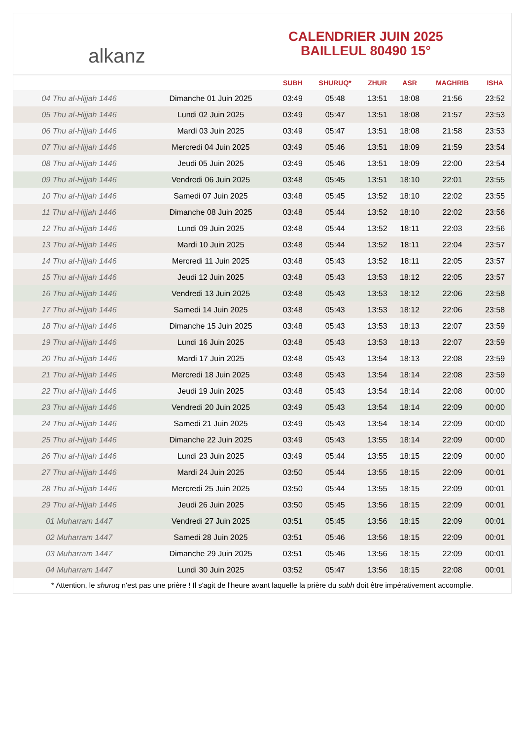alkanz
CALENDRIER JUIN 2025
BAILLEUL 80490 15°
| | | SUBH | SHURUQ* | ZHUR | ASR | MAGHRIB | ISHA |
| --- | --- | --- | --- | --- | --- | --- | --- |
| 04 Thu al-Hijjah 1446 | Dimanche 01 Juin 2025 | 03:49 | 05:48 | 13:51 | 18:08 | 21:56 | 23:52 |
| 05 Thu al-Hijjah 1446 | Lundi 02 Juin 2025 | 03:49 | 05:47 | 13:51 | 18:08 | 21:57 | 23:53 |
| 06 Thu al-Hijjah 1446 | Mardi 03 Juin 2025 | 03:49 | 05:47 | 13:51 | 18:08 | 21:58 | 23:53 |
| 07 Thu al-Hijjah 1446 | Mercredi 04 Juin 2025 | 03:49 | 05:46 | 13:51 | 18:09 | 21:59 | 23:54 |
| 08 Thu al-Hijjah 1446 | Jeudi 05 Juin 2025 | 03:49 | 05:46 | 13:51 | 18:09 | 22:00 | 23:54 |
| 09 Thu al-Hijjah 1446 | Vendredi 06 Juin 2025 | 03:48 | 05:45 | 13:51 | 18:10 | 22:01 | 23:55 |
| 10 Thu al-Hijjah 1446 | Samedi 07 Juin 2025 | 03:48 | 05:45 | 13:52 | 18:10 | 22:02 | 23:55 |
| 11 Thu al-Hijjah 1446 | Dimanche 08 Juin 2025 | 03:48 | 05:44 | 13:52 | 18:10 | 22:02 | 23:56 |
| 12 Thu al-Hijjah 1446 | Lundi 09 Juin 2025 | 03:48 | 05:44 | 13:52 | 18:11 | 22:03 | 23:56 |
| 13 Thu al-Hijjah 1446 | Mardi 10 Juin 2025 | 03:48 | 05:44 | 13:52 | 18:11 | 22:04 | 23:57 |
| 14 Thu al-Hijjah 1446 | Mercredi 11 Juin 2025 | 03:48 | 05:43 | 13:52 | 18:11 | 22:05 | 23:57 |
| 15 Thu al-Hijjah 1446 | Jeudi 12 Juin 2025 | 03:48 | 05:43 | 13:53 | 18:12 | 22:05 | 23:57 |
| 16 Thu al-Hijjah 1446 | Vendredi 13 Juin 2025 | 03:48 | 05:43 | 13:53 | 18:12 | 22:06 | 23:58 |
| 17 Thu al-Hijjah 1446 | Samedi 14 Juin 2025 | 03:48 | 05:43 | 13:53 | 18:12 | 22:06 | 23:58 |
| 18 Thu al-Hijjah 1446 | Dimanche 15 Juin 2025 | 03:48 | 05:43 | 13:53 | 18:13 | 22:07 | 23:59 |
| 19 Thu al-Hijjah 1446 | Lundi 16 Juin 2025 | 03:48 | 05:43 | 13:53 | 18:13 | 22:07 | 23:59 |
| 20 Thu al-Hijjah 1446 | Mardi 17 Juin 2025 | 03:48 | 05:43 | 13:54 | 18:13 | 22:08 | 23:59 |
| 21 Thu al-Hijjah 1446 | Mercredi 18 Juin 2025 | 03:48 | 05:43 | 13:54 | 18:14 | 22:08 | 23:59 |
| 22 Thu al-Hijjah 1446 | Jeudi 19 Juin 2025 | 03:48 | 05:43 | 13:54 | 18:14 | 22:08 | 00:00 |
| 23 Thu al-Hijjah 1446 | Vendredi 20 Juin 2025 | 03:49 | 05:43 | 13:54 | 18:14 | 22:09 | 00:00 |
| 24 Thu al-Hijjah 1446 | Samedi 21 Juin 2025 | 03:49 | 05:43 | 13:54 | 18:14 | 22:09 | 00:00 |
| 25 Thu al-Hijjah 1446 | Dimanche 22 Juin 2025 | 03:49 | 05:43 | 13:55 | 18:14 | 22:09 | 00:00 |
| 26 Thu al-Hijjah 1446 | Lundi 23 Juin 2025 | 03:49 | 05:44 | 13:55 | 18:15 | 22:09 | 00:00 |
| 27 Thu al-Hijjah 1446 | Mardi 24 Juin 2025 | 03:50 | 05:44 | 13:55 | 18:15 | 22:09 | 00:01 |
| 28 Thu al-Hijjah 1446 | Mercredi 25 Juin 2025 | 03:50 | 05:44 | 13:55 | 18:15 | 22:09 | 00:01 |
| 29 Thu al-Hijjah 1446 | Jeudi 26 Juin 2025 | 03:50 | 05:45 | 13:56 | 18:15 | 22:09 | 00:01 |
| 01 Muharram 1447 | Vendredi 27 Juin 2025 | 03:51 | 05:45 | 13:56 | 18:15 | 22:09 | 00:01 |
| 02 Muharram 1447 | Samedi 28 Juin 2025 | 03:51 | 05:46 | 13:56 | 18:15 | 22:09 | 00:01 |
| 03 Muharram 1447 | Dimanche 29 Juin 2025 | 03:51 | 05:46 | 13:56 | 18:15 | 22:09 | 00:01 |
| 04 Muharram 1447 | Lundi 30 Juin 2025 | 03:52 | 05:47 | 13:56 | 18:15 | 22:08 | 00:01 |
* Attention, le shuruq n'est pas une prière ! Il s'agit de l'heure avant laquelle la prière du subh doit être impérativement accomplie.